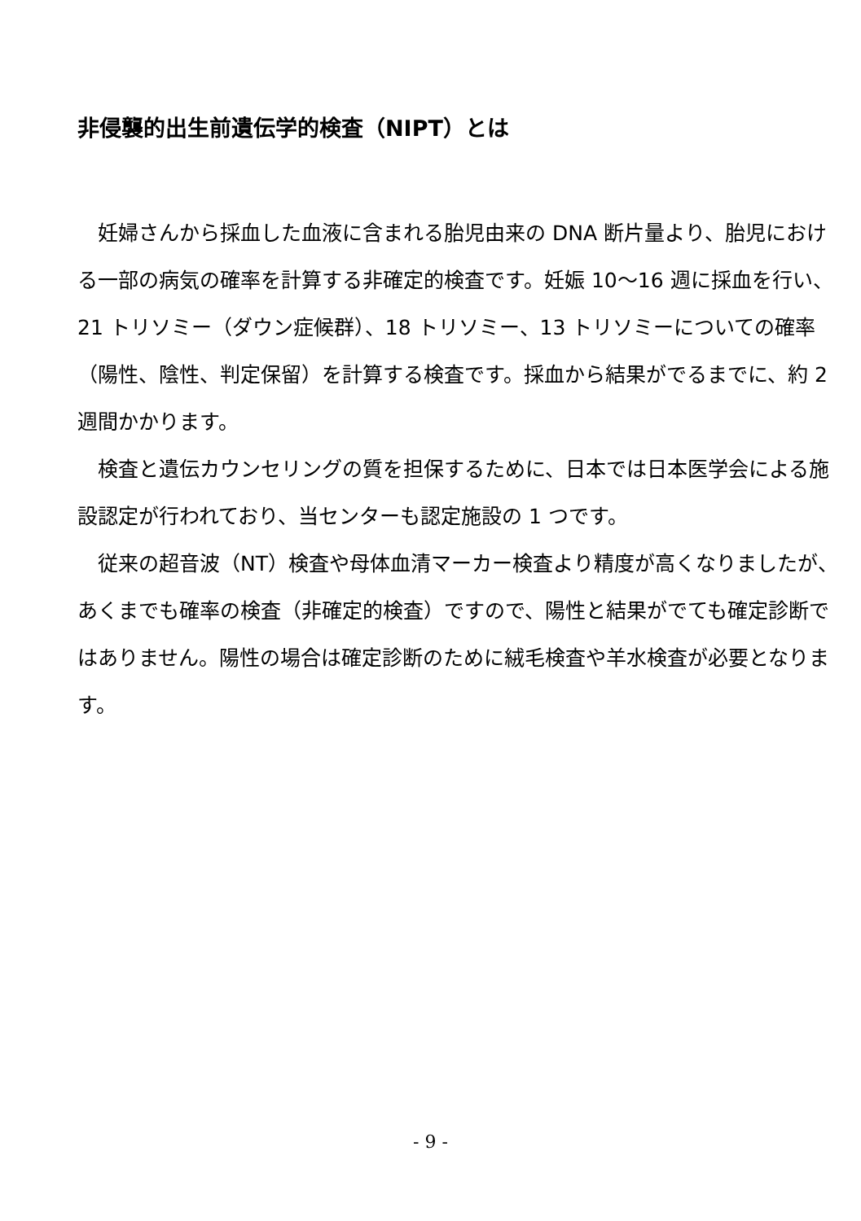非侵襲的出生前遺伝学的検査（NIPT）とは
　妊婦さんから採血した血液に含まれる胎児由来の DNA 断片量より、胎児における一部の病気の確率を計算する非確定的検査です。妊娠 10～16 週に採血を行い、21 トリソミー（ダウン症候群）、18 トリソミー、13 トリソミーについての確率（陽性、陰性、判定保留）を計算する検査です。採血から結果がでるまでに、約 2 週間かかります。
　検査と遺伝カウンセリングの質を担保するために、日本では日本医学会による施設認定が行われており、当センターも認定施設の 1 つです。
　従来の超音波（NT）検査や母体血清マーカー検査より精度が高くなりましたが、あくまでも確率の検査（非確定的検査）ですので、陽性と結果がでても確定診断ではありません。陽性の場合は確定診断のために絨毛検査や羊水検査が必要となります。
- 9 -